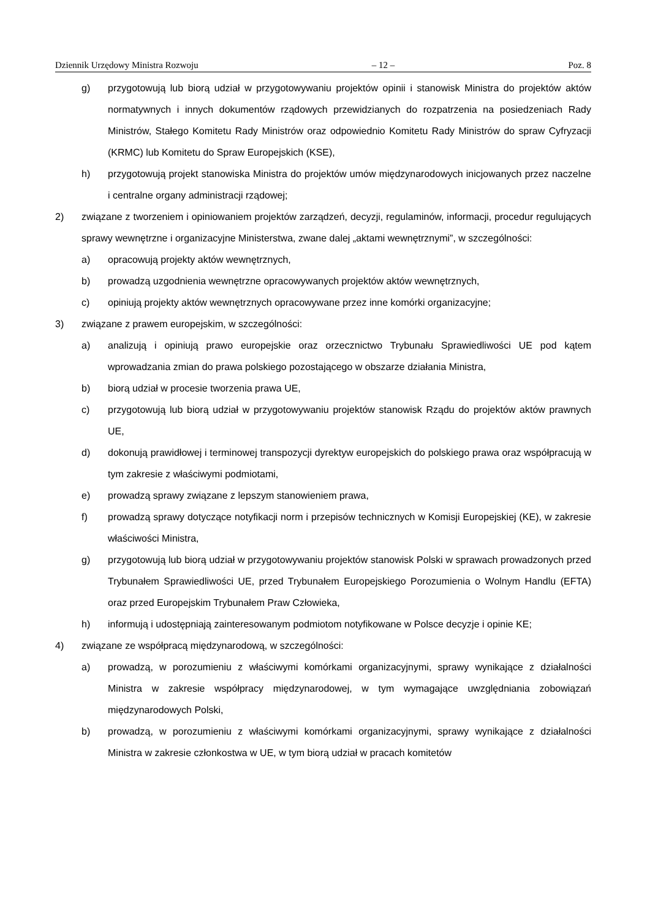Dziennik Urzędowy Ministra Rozwoju – 12 – Poz. 8
g) przygotowują lub biorą udział w przygotowywaniu projektów opinii i stanowisk Ministra do projektów aktów normatywnych i innych dokumentów rządowych przewidzianych do rozpatrzenia na posiedzeniach Rady Ministrów, Stałego Komitetu Rady Ministrów oraz odpowiednio Komitetu Rady Ministrów do spraw Cyfryzacji (KRMC) lub Komitetu do Spraw Europejskich (KSE),
h) przygotowują projekt stanowiska Ministra do projektów umów międzynarodowych inicjowanych przez naczelne i centralne organy administracji rządowej;
2) związane z tworzeniem i opiniowaniem projektów zarządzeń, decyzji, regulaminów, informacji, procedur regulujących sprawy wewnętrzne i organizacyjne Ministerstwa, zwane dalej „aktami wewnętrznymi”, w szczególności:
a) opracowują projekty aktów wewnętrznych,
b) prowadzą uzgodnienia wewnętrzne opracowywanych projektów aktów wewnętrznych,
c) opiniują projekty aktów wewnętrznych opracowywane przez inne komórki organizacyjne;
3) związane z prawem europejskim, w szczególności:
a) analizują i opiniują prawo europejskie oraz orzecznictwo Trybunału Sprawiedliwości UE pod kątem wprowadzania zmian do prawa polskiego pozostającego w obszarze działania Ministra,
b) biorą udział w procesie tworzenia prawa UE,
c) przygotowują lub biorą udział w przygotowywaniu projektów stanowisk Rządu do projektów aktów prawnych UE,
d) dokonują prawidłowej i terminowej transpozycji dyrektyw europejskich do polskiego prawa oraz współpracują w tym zakresie z właściwymi podmiotami,
e) prowadzą sprawy związane z lepszym stanowieniem prawa,
f) prowadzą sprawy dotyczące notyfikacji norm i przepisów technicznych w Komisji Europejskiej (KE), w zakresie właściwości Ministra,
g) przygotowują lub biorą udział w przygotowywaniu projektów stanowisk Polski w sprawach prowadzonych przed Trybunałem Sprawiedliwości UE, przed Trybunałem Europejskiego Porozumienia o Wolnym Handlu (EFTA) oraz przed Europejskim Trybunałem Praw Człowieka,
h) informują i udostępniają zainteresowanym podmiotom notyfikowane w Polsce decyzje i opinie KE;
4) związane ze współpracą międzynarodową, w szczególności:
a) prowadzą, w porozumieniu z właściwymi komórkami organizacyjnymi, sprawy wynikające z działalności Ministra w zakresie współpracy międzynarodowej, w tym wymagające uwzględniania zobowiązań międzynarodowych Polski,
b) prowadzą, w porozumieniu z właściwymi komórkami organizacyjnymi, sprawy wynikające z działalności Ministra w zakresie członkostwa w UE, w tym biorą udział w pracach komitetów